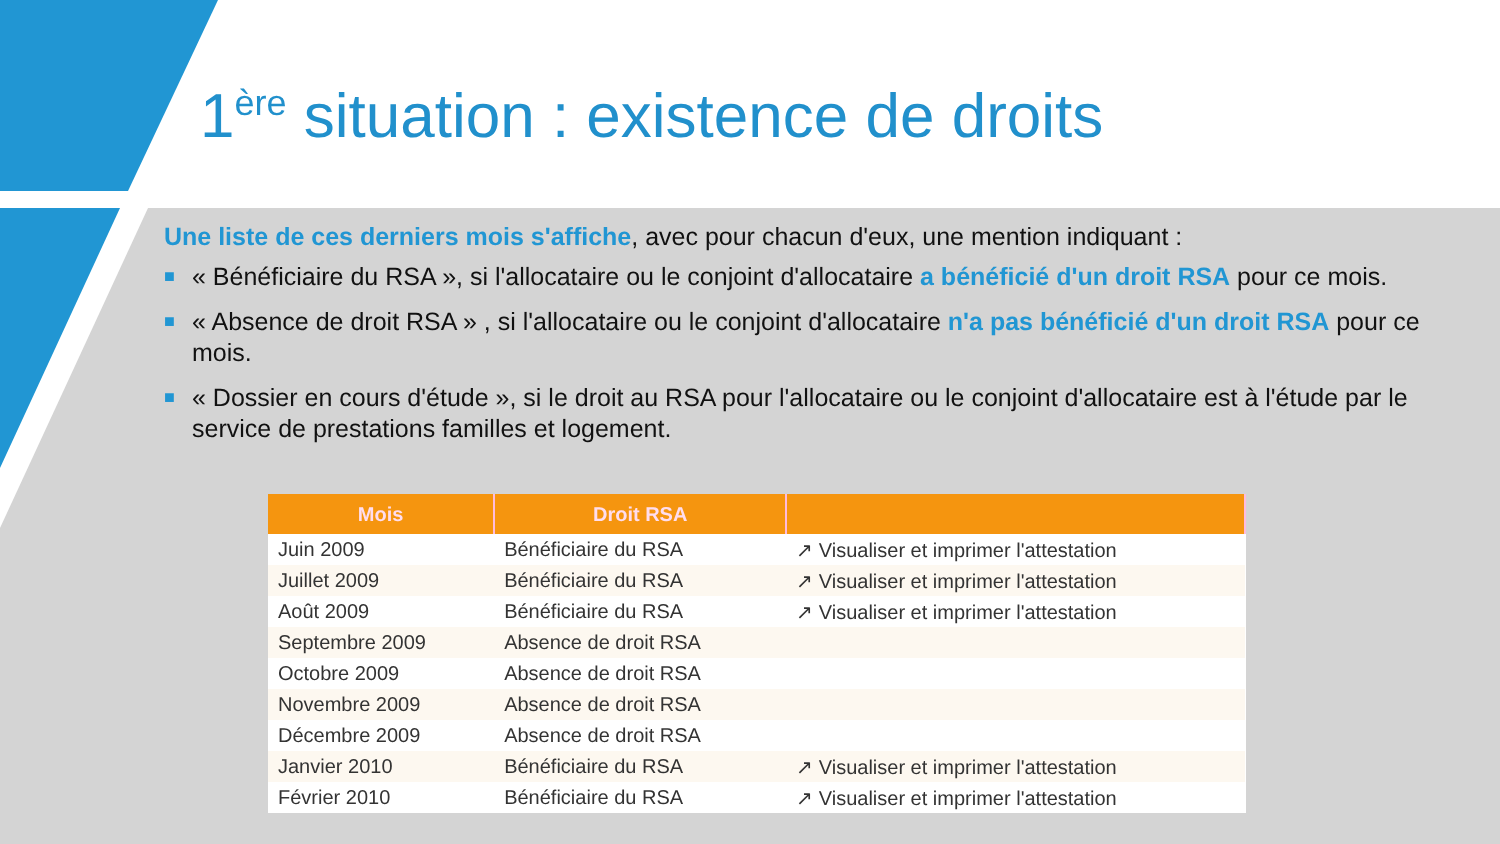1<sup>ère</sup> situation : existence de droits
Une liste de ces derniers mois s'affiche, avec pour chacun d'eux, une mention indiquant :
■ « Bénéficiaire du RSA », si l'allocataire ou le conjoint d'allocataire a bénéficié d'un droit RSA pour ce mois.
■ « Absence de droit RSA » , si l'allocataire ou le conjoint d'allocataire n'a pas bénéficié d'un droit RSA pour ce mois.
■ « Dossier en cours d'étude », si le droit au RSA pour l'allocataire ou le conjoint d'allocataire est à l'étude par le service de prestations familles et logement.
| Mois | Droit RSA | |
| --- | --- | --- |
| Juin 2009 | Bénéficiaire du RSA | ↗ Visualiser et imprimer l'attestation |
| Juillet 2009 | Bénéficiaire du RSA | ↗ Visualiser et imprimer l'attestation |
| Août 2009 | Bénéficiaire du RSA | ↗ Visualiser et imprimer l'attestation |
| Septembre 2009 | Absence de droit RSA | |
| Octobre 2009 | Absence de droit RSA | |
| Novembre 2009 | Absence de droit RSA | |
| Décembre 2009 | Absence de droit RSA | |
| Janvier 2010 | Bénéficiaire du RSA | ↗ Visualiser et imprimer l'attestation |
| Février 2010 | Bénéficiaire du RSA | ↗ Visualiser et imprimer l'attestation |